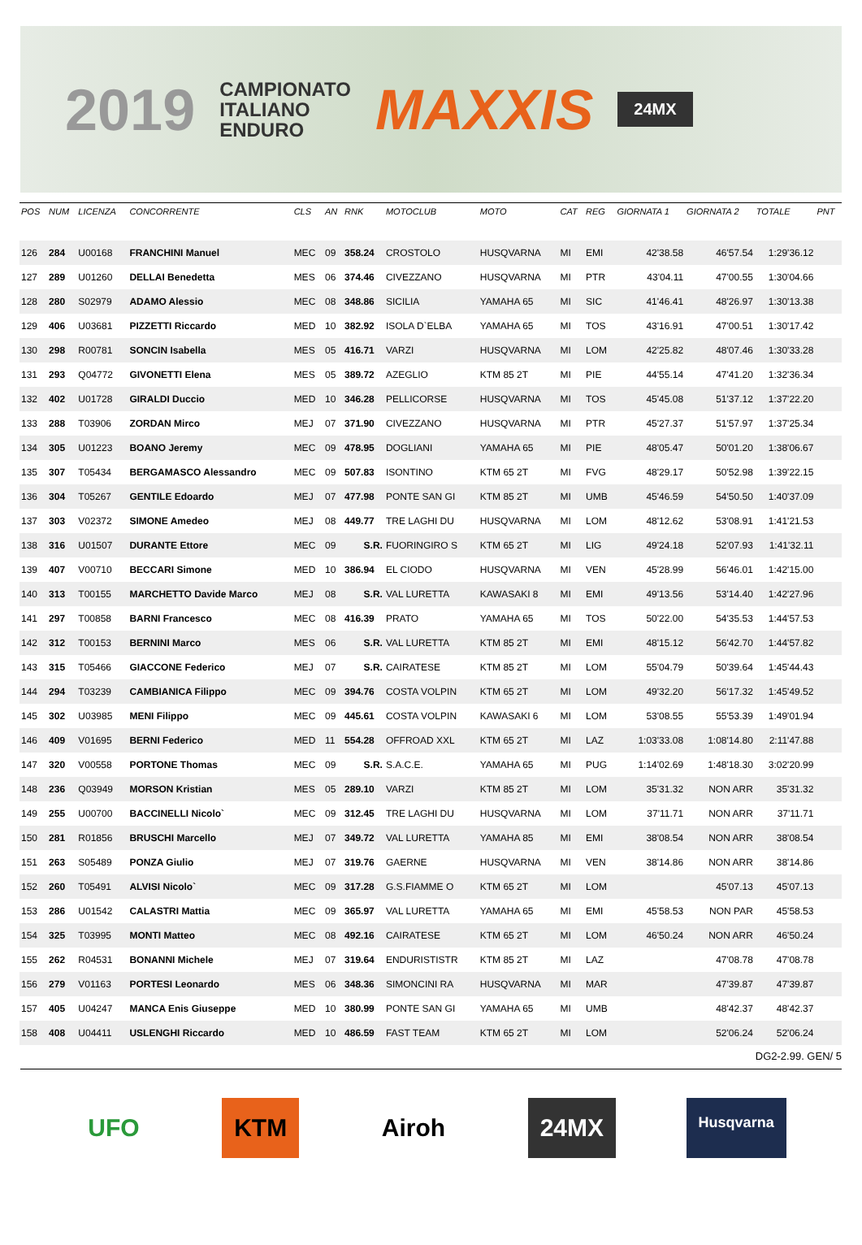2019
CAMPIONATO
ITALIANO
ENDURO
MAXXIS
24MX
| POS | NUM | LICENZA | CONCORRENTE | CLS | AN | RNK | MOTOCLUB | MOTO | CAT | REG | GIORNATA 1 | GIORNATA 2 | TOTALE | PNT |
| --- | --- | --- | --- | --- | --- | --- | --- | --- | --- | --- | --- | --- | --- | --- |
| 126 | 284 | U00168 | FRANCHINI Manuel | MEC | 09 | 358.24 | CROSTOLO | HUSQVARNA | MI | EMI | 42'38.58 | 46'57.54 | 1:29'36.12 | |
| 127 | 289 | U01260 | DELLAI Benedetta | MES | 06 | 374.46 | CIVEZZANO | HUSQVARNA | MI | PTR | 43'04.11 | 47'00.55 | 1:30'04.66 | |
| 128 | 280 | S02979 | ADAMO Alessio | MEC | 08 | 348.86 | SICILIA | YAMAHA 65 | MI | SIC | 41'46.41 | 48'26.97 | 1:30'13.38 | |
| 129 | 406 | U03681 | PIZZETTI Riccardo | MED | 10 | 382.92 | ISOLA D`ELBA | YAMAHA 65 | MI | TOS | 43'16.91 | 47'00.51 | 1:30'17.42 | |
| 130 | 298 | R00781 | SONCIN Isabella | MES | 05 | 416.71 | VARZI | HUSQVARNA | MI | LOM | 42'25.82 | 48'07.46 | 1:30'33.28 | |
| 131 | 293 | Q04772 | GIVONETTI Elena | MES | 05 | 389.72 | AZEGLIO | KTM 85 2T | MI | PIE | 44'55.14 | 47'41.20 | 1:32'36.34 | |
| 132 | 402 | U01728 | GIRALDI Duccio | MED | 10 | 346.28 | PELLICORSE | HUSQVARNA | MI | TOS | 45'45.08 | 51'37.12 | 1:37'22.20 | |
| 133 | 288 | T03906 | ZORDAN Mirco | MEJ | 07 | 371.90 | CIVEZZANO | HUSQVARNA | MI | PTR | 45'27.37 | 51'57.97 | 1:37'25.34 | |
| 134 | 305 | U01223 | BOANO Jeremy | MEC | 09 | 478.95 | DOGLIANI | YAMAHA 65 | MI | PIE | 48'05.47 | 50'01.20 | 1:38'06.67 | |
| 135 | 307 | T05434 | BERGAMASCO Alessandro | MEC | 09 | 507.83 | ISONTINO | KTM 65 2T | MI | FVG | 48'29.17 | 50'52.98 | 1:39'22.15 | |
| 136 | 304 | T05267 | GENTILE Edoardo | MEJ | 07 | 477.98 | PONTE SAN GI | KTM 85 2T | MI | UMB | 45'46.59 | 54'50.50 | 1:40'37.09 | |
| 137 | 303 | V02372 | SIMONE Amedeo | MEJ | 08 | 449.77 | TRE LAGHI DU | HUSQVARNA | MI | LOM | 48'12.62 | 53'08.91 | 1:41'21.53 | |
| 138 | 316 | U01507 | DURANTE Ettore | MEC | 09 | S.R. | FUORINGIRO S | KTM 65 2T | MI | LIG | 49'24.18 | 52'07.93 | 1:41'32.11 | |
| 139 | 407 | V00710 | BECCARI Simone | MED | 10 | 386.94 | EL CIODO | HUSQVARNA | MI | VEN | 45'28.99 | 56'46.01 | 1:42'15.00 | |
| 140 | 313 | T00155 | MARCHETTO Davide Marco | MEJ | 08 | S.R. | VAL LURETTA | KAWASAKI 8 | MI | EMI | 49'13.56 | 53'14.40 | 1:42'27.96 | |
| 141 | 297 | T00858 | BARNI Francesco | MEC | 08 | 416.39 | PRATO | YAMAHA 65 | MI | TOS | 50'22.00 | 54'35.53 | 1:44'57.53 | |
| 142 | 312 | T00153 | BERNINI Marco | MES | 06 | S.R. | VAL LURETTA | KTM 85 2T | MI | EMI | 48'15.12 | 56'42.70 | 1:44'57.82 | |
| 143 | 315 | T05466 | GIACCONE Federico | MEJ | 07 | S.R. | CAIRATESE | KTM 85 2T | MI | LOM | 55'04.79 | 50'39.64 | 1:45'44.43 | |
| 144 | 294 | T03239 | CAMBIANICA Filippo | MEC | 09 | 394.76 | COSTA VOLPIN | KTM 65 2T | MI | LOM | 49'32.20 | 56'17.32 | 1:45'49.52 | |
| 145 | 302 | U03985 | MENI Filippo | MEC | 09 | 445.61 | COSTA VOLPIN | KAWASAKI 6 | MI | LOM | 53'08.55 | 55'53.39 | 1:49'01.94 | |
| 146 | 409 | V01695 | BERNI Federico | MED | 11 | 554.28 | OFFROAD XXL | KTM 65 2T | MI | LAZ | 1:03'33.08 | 1:08'14.80 | 2:11'47.88 | |
| 147 | 320 | V00558 | PORTONE Thomas | MEC | 09 | S.R. | S.A.C.E. | YAMAHA 65 | MI | PUG | 1:14'02.69 | 1:48'18.30 | 3:02'20.99 | |
| 148 | 236 | Q03949 | MORSON Kristian | MES | 05 | 289.10 | VARZI | KTM 85 2T | MI | LOM | 35'31.32 | NON ARR | 35'31.32 | |
| 149 | 255 | U00700 | BACCINELLI Nicolo` | MEC | 09 | 312.45 | TRE LAGHI DU | HUSQVARNA | MI | LOM | 37'11.71 | NON ARR | 37'11.71 | |
| 150 | 281 | R01856 | BRUSCHI Marcello | MEJ | 07 | 349.72 | VAL LURETTA | YAMAHA 85 | MI | EMI | 38'08.54 | NON ARR | 38'08.54 | |
| 151 | 263 | S05489 | PONZA Giulio | MEJ | 07 | 319.76 | GAERNE | HUSQVARNA | MI | VEN | 38'14.86 | NON ARR | 38'14.86 | |
| 152 | 260 | T05491 | ALVISI Nicolo` | MEC | 09 | 317.28 | G.S.FIAMME O | KTM 65 2T | MI | LOM | | 45'07.13 | 45'07.13 | |
| 153 | 286 | U01542 | CALASTRI Mattia | MEC | 09 | 365.97 | VAL LURETTA | YAMAHA 65 | MI | EMI | 45'58.53 | NON PAR | 45'58.53 | |
| 154 | 325 | T03995 | MONTI Matteo | MEC | 08 | 492.16 | CAIRATESE | KTM 65 2T | MI | LOM | 46'50.24 | NON ARR | 46'50.24 | |
| 155 | 262 | R04531 | BONANNI Michele | MEJ | 07 | 319.64 | ENDURISTISTR | KTM 85 2T | MI | LAZ | | 47'08.78 | 47'08.78 | |
| 156 | 279 | V01163 | PORTESI Leonardo | MES | 06 | 348.36 | SIMONCINI RA | HUSQVARNA | MI | MAR | | 47'39.87 | 47'39.87 | |
| 157 | 405 | U04247 | MANCA Enis Giuseppe | MED | 10 | 380.99 | PONTE SAN GI | YAMAHA 65 | MI | UMB | | 48'42.37 | 48'42.37 | |
| 158 | 408 | U04411 | USLENGHI Riccardo | MED | 10 | 486.59 | FAST TEAM | KTM 65 2T | MI | LOM | | 52'06.24 | 52'06.24 | |
DG2-2.99. GEN/ 5
UFO KTM Airoh 24MX
Husqvarna